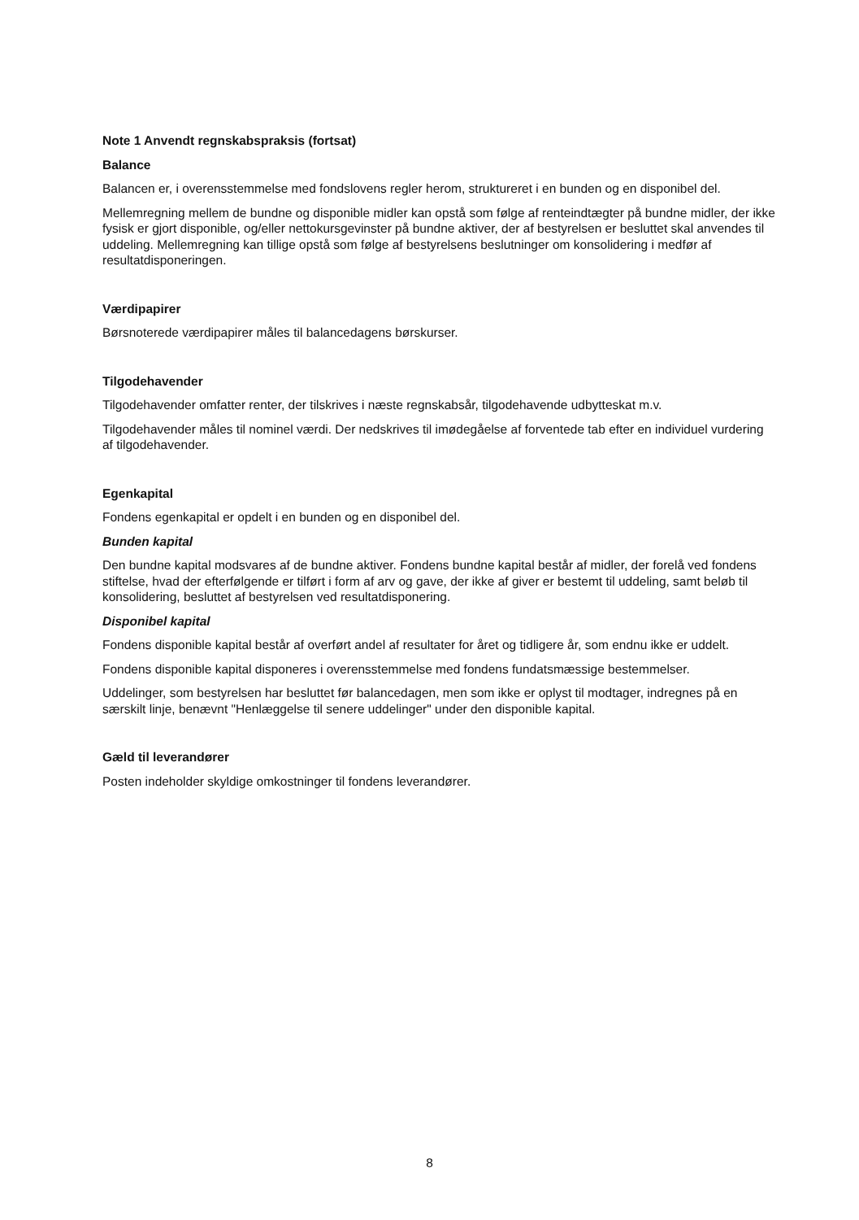Note 1 Anvendt regnskabspraksis (fortsat)
Balance
Balancen er, i overensstemmelse med fondslovens regler herom, struktureret i en bunden og en disponibel del.
Mellemregning mellem de bundne og disponible midler kan opstå som følge af renteindtægter på bundne midler, der ikke fysisk er gjort disponible, og/eller nettokursgevinster på bundne aktiver, der af bestyrelsen er besluttet skal anvendes til uddeling. Mellemregning kan tillige opstå som følge af bestyrelsens beslutninger om konsolidering i medfør af resultatdisponeringen.
Værdipapirer
Børsnoterede værdipapirer måles til balancedagens børskurser.
Tilgodehavender
Tilgodehavender omfatter renter, der tilskrives i næste regnskabsår, tilgodehavende udbytteskat m.v.
Tilgodehavender måles til nominel værdi. Der nedskrives til imødegåelse af forventede tab efter en individuel vurdering af tilgodehavender.
Egenkapital
Fondens egenkapital er opdelt i en bunden og en disponibel del.
Bunden kapital
Den bundne kapital modsvares af de bundne aktiver. Fondens bundne kapital består af midler, der forelå ved fondens stiftelse, hvad der efterfølgende er tilført i form af arv og gave, der ikke af giver er bestemt til uddeling, samt beløb til konsolidering, besluttet af bestyrelsen ved resultatdisponering.
Disponibel kapital
Fondens disponible kapital består af overført andel af resultater for året og tidligere år, som endnu ikke er uddelt.
Fondens disponible kapital disponeres i overensstemmelse med fondens fundatsmæssige bestemmelser.
Uddelinger, som bestyrelsen har besluttet før balancedagen, men som ikke er oplyst til modtager, indregnes på en særskilt linje, benævnt "Henlæggelse til senere uddelinger" under den disponible kapital.
Gæld til leverandører
Posten indeholder skyldige omkostninger til fondens leverandører.
8